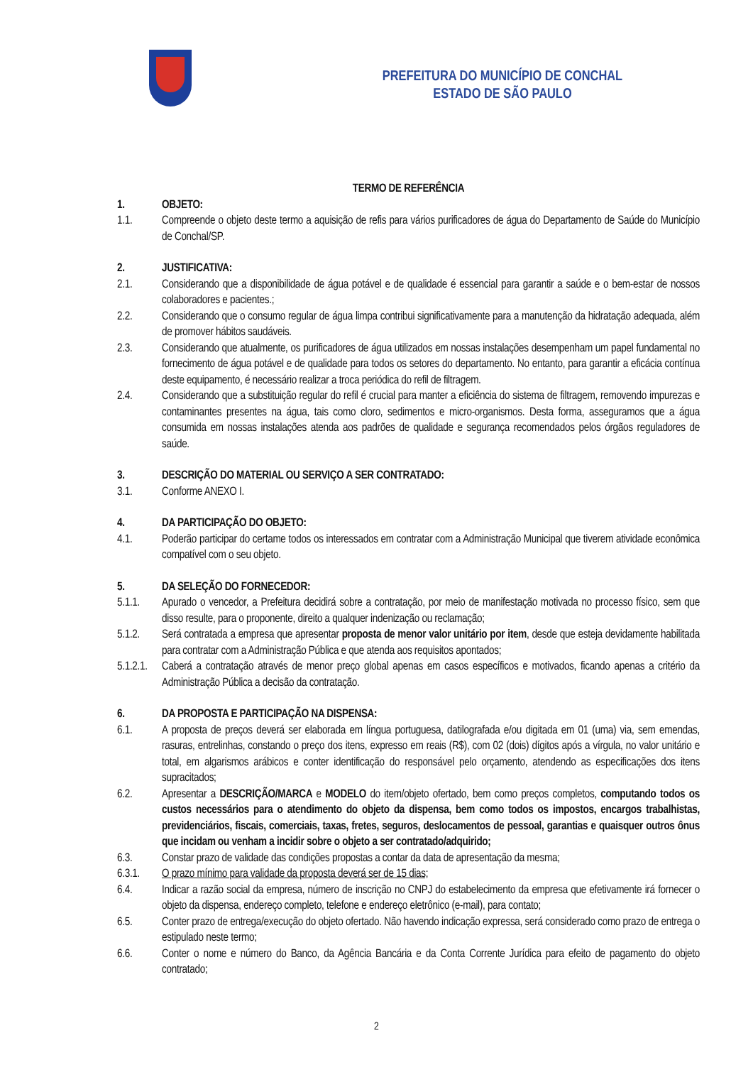PREFEITURA DO MUNICÍPIO DE CONCHAL
ESTADO DE SÃO PAULO
TERMO DE REFERÊNCIA
1. OBJETO:
1.1. Compreende o objeto deste termo a aquisição de refis para vários purificadores de água do Departamento de Saúde do Município de Conchal/SP.
2. JUSTIFICATIVA:
2.1. Considerando que a disponibilidade de água potável e de qualidade é essencial para garantir a saúde e o bem-estar de nossos colaboradores e pacientes.;
2.2. Considerando que o consumo regular de água limpa contribui significativamente para a manutenção da hidratação adequada, além de promover hábitos saudáveis.
2.3. Considerando que atualmente, os purificadores de água utilizados em nossas instalações desempenham um papel fundamental no fornecimento de água potável e de qualidade para todos os setores do departamento. No entanto, para garantir a eficácia contínua deste equipamento, é necessário realizar a troca periódica do refil de filtragem.
2.4. Considerando que a substituição regular do refil é crucial para manter a eficiência do sistema de filtragem, removendo impurezas e contaminantes presentes na água, tais como cloro, sedimentos e micro-organismos. Desta forma, asseguramos que a água consumida em nossas instalações atenda aos padrões de qualidade e segurança recomendados pelos órgãos reguladores de saúde.
3. DESCRIÇÃO DO MATERIAL OU SERVIÇO A SER CONTRATADO:
3.1. Conforme ANEXO I.
4. DA PARTICIPAÇÃO DO OBJETO:
4.1. Poderão participar do certame todos os interessados em contratar com a Administração Municipal que tiverem atividade econômica compatível com o seu objeto.
5. DA SELEÇÃO DO FORNECEDOR:
5.1.1. Apurado o vencedor, a Prefeitura decidirá sobre a contratação, por meio de manifestação motivada no processo físico, sem que disso resulte, para o proponente, direito a qualquer indenização ou reclamação;
5.1.2. Será contratada a empresa que apresentar proposta de menor valor unitário por item, desde que esteja devidamente habilitada para contratar com a Administração Pública e que atenda aos requisitos apontados;
5.1.2.1.
Caberá a contratação através de menor preço global apenas em casos específicos e motivados, ficando apenas a critério da Administração Pública a decisão da contratação.
6. DA PROPOSTA E PARTICIPAÇÃO NA DISPENSA:
6.1. A proposta de preços deverá ser elaborada em língua portuguesa, datilografada e/ou digitada em 01 (uma) via, sem emendas, rasuras, entrelinhas, constando o preço dos itens, expresso em reais (R$), com 02 (dois) dígitos após a vírgula, no valor unitário e total, em algarismos arábicos e conter identificação do responsável pelo orçamento, atendendo as especificações dos itens supracitados;
6.2. Apresentar a DESCRIÇÃO/MARCA e MODELO do item/objeto ofertado, bem como preços completos, computando todos os custos necessários para o atendimento do objeto da dispensa, bem como todos os impostos, encargos trabalhistas, previdenciários, fiscais, comerciais, taxas, fretes, seguros, deslocamentos de pessoal, garantias e quaisquer outros ônus que incidam ou venham a incidir sobre o objeto a ser contratado/adquirido;
6.3. Constar prazo de validade das condições propostas a contar da data de apresentação da mesma;
6.3.1. O prazo mínimo para validade da proposta deverá ser de 15 dias;
6.4. Indicar a razão social da empresa, número de inscrição no CNPJ do estabelecimento da empresa que efetivamente irá fornecer o objeto da dispensa, endereço completo, telefone e endereço eletrônico (e-mail), para contato;
6.5. Conter prazo de entrega/execução do objeto ofertado. Não havendo indicação expressa, será considerado como prazo de entrega o estipulado neste termo;
6.6. Conter o nome e número do Banco, da Agência Bancária e da Conta Corrente Jurídica para efeito de pagamento do objeto contratado;
2